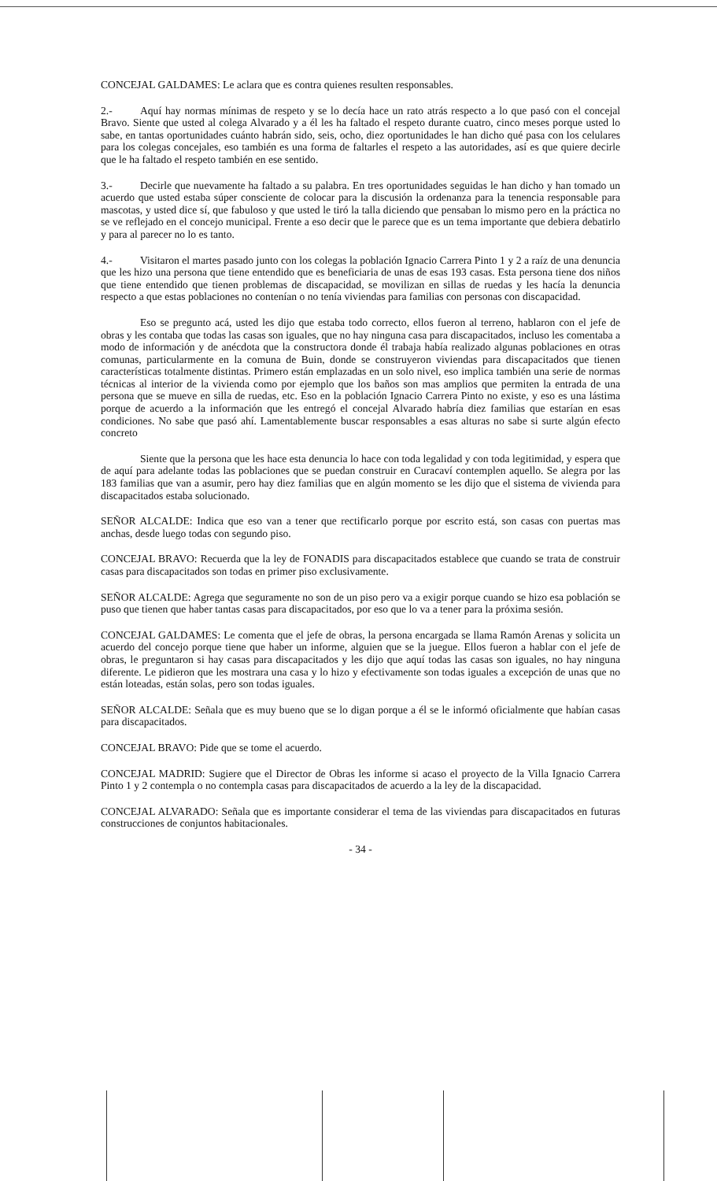CONCEJAL GALDAMES: Le aclara que es contra quienes resulten responsables.
2.- Aquí hay normas mínimas de respeto y se lo decía hace un rato atrás respecto a lo que pasó con el concejal Bravo. Siente que usted al colega Alvarado y a él les ha faltado el respeto durante cuatro, cinco meses porque usted lo sabe, en tantas oportunidades cuánto habrán sido, seis, ocho, diez oportunidades le han dicho qué pasa con los celulares para los colegas concejales, eso también es una forma de faltarles el respeto a las autoridades, así es que quiere decirle que le ha faltado el respeto también en ese sentido.
3.- Decirle que nuevamente ha faltado a su palabra. En tres oportunidades seguidas le han dicho y han tomado un acuerdo que usted estaba súper consciente de colocar para la discusión la ordenanza para la tenencia responsable para mascotas, y usted dice sí, que fabuloso y que usted le tiró la talla diciendo que pensaban lo mismo pero en la práctica no se ve reflejado en el concejo municipal. Frente a eso decir que le parece que es un tema importante que debiera debatirlo y para al parecer no lo es tanto.
4.- Visitaron el martes pasado junto con los colegas la población Ignacio Carrera Pinto 1 y 2 a raíz de una denuncia que les hizo una persona que tiene entendido que es beneficiaria de unas de esas 193 casas. Esta persona tiene dos niños que tiene entendido que tienen problemas de discapacidad, se movilizan en sillas de ruedas y les hacía la denuncia respecto a que estas poblaciones no contenían o no tenía viviendas para familias con personas con discapacidad.
Eso se pregunto acá, usted les dijo que estaba todo correcto, ellos fueron al terreno, hablaron con el jefe de obras y les contaba que todas las casas son iguales, que no hay ninguna casa para discapacitados, incluso les comentaba a modo de información y de anécdota que la constructora donde él trabaja había realizado algunas poblaciones en otras comunas, particularmente en la comuna de Buin, donde se construyeron viviendas para discapacitados que tienen características totalmente distintas. Primero están emplazadas en un solo nivel, eso implica también una serie de normas técnicas al interior de la vivienda como por ejemplo que los baños son mas amplios que permiten la entrada de una persona que se mueve en silla de ruedas, etc. Eso en la población Ignacio Carrera Pinto no existe, y eso es una lástima porque de acuerdo a la información que les entregó el concejal Alvarado habría diez familias que estarían en esas condiciones. No sabe que pasó ahí. Lamentablemente buscar responsables a esas alturas no sabe si surte algún efecto concreto
Siente que la persona que les hace esta denuncia lo hace con toda legalidad y con toda legitimidad, y espera que de aquí para adelante todas las poblaciones que se puedan construir en Curacaví contemplen aquello. Se alegra por las 183 familias que van a asumir, pero hay diez familias que en algún momento se les dijo que el sistema de vivienda para discapacitados estaba solucionado.
SEÑOR ALCALDE: Indica que eso van a tener que rectificarlo porque por escrito está, son casas con puertas mas anchas, desde luego todas con segundo piso.
CONCEJAL BRAVO: Recuerda que la ley de FONADIS para discapacitados establece que cuando se trata de construir casas para discapacitados son todas en primer piso exclusivamente.
SEÑOR ALCALDE: Agrega que seguramente no son de un piso pero va a exigir porque cuando se hizo esa población se puso que tienen que haber tantas casas para discapacitados, por eso que lo va a tener para la próxima sesión.
CONCEJAL GALDAMES: Le comenta que el jefe de obras, la persona encargada se llama Ramón Arenas y solicita un acuerdo del concejo porque tiene que haber un informe, alguien que se la juegue. Ellos fueron a hablar con el jefe de obras, le preguntaron si hay casas para discapacitados y les dijo que aquí todas las casas son iguales, no hay ninguna diferente. Le pidieron que les mostrara una casa y lo hizo y efectivamente son todas iguales a excepción de unas que no están loteadas, están solas, pero son todas iguales.
SEÑOR ALCALDE: Señala que es muy bueno que se lo digan porque a él se le informó oficialmente que habían casas para discapacitados.
CONCEJAL BRAVO: Pide que se tome el acuerdo.
CONCEJAL MADRID: Sugiere que el Director de Obras les informe si acaso el proyecto de la Villa Ignacio Carrera Pinto 1 y 2 contempla o no contempla casas para discapacitados de acuerdo a la ley de la discapacidad.
CONCEJAL ALVARADO: Señala que es importante considerar el tema de las viviendas para discapacitados en futuras construcciones de conjuntos habitacionales.
- 34 -